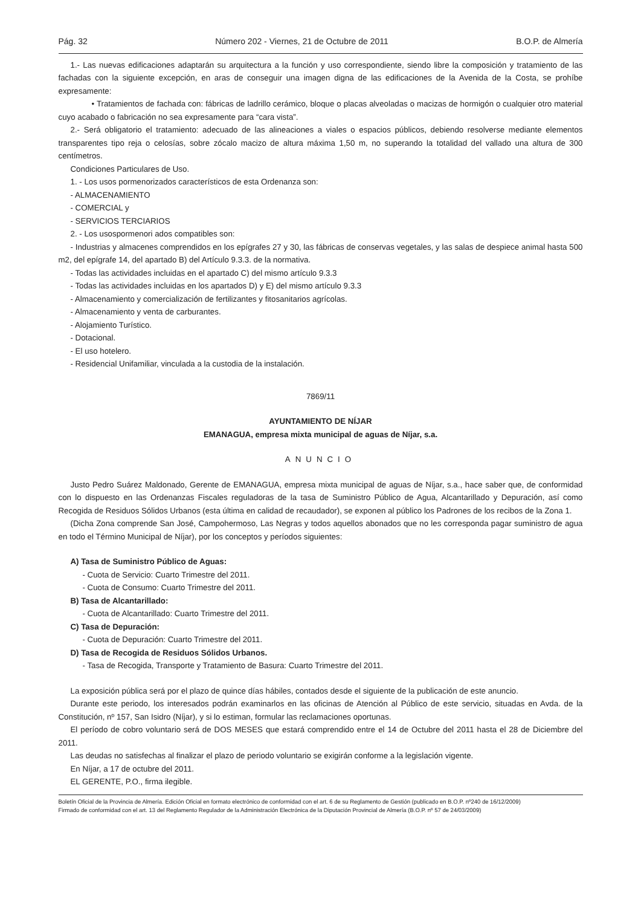Pág. 32 Número 202 - Viernes, 21 de Octubre de 2011 B.O.P. de Almería
1.- Las nuevas edificaciones adaptarán su arquitectura a la función y uso correspondiente, siendo libre la composición y tratamiento de las fachadas con la siguiente excepción, en aras de conseguir una imagen digna de las edificaciones de la Avenida de la Costa, se prohíbe expresamente:
• Tratamientos de fachada con: fábricas de ladrillo cerámico, bloque o placas alveoladas o macizas de hormigón o cualquier otro material cuyo acabado o fabricación no sea expresamente para “cara vista”.
2.- Será obligatorio el tratamiento: adecuado de las alineaciones a viales o espacios públicos, debiendo resolverse mediante elementos transparentes tipo reja o celosías, sobre zócalo macizo de altura máxima 1,50 m, no superando la totalidad del vallado una altura de 300 centímetros.
Condiciones Particulares de Uso.
1. - Los usos pormenorizados característicos de esta Ordenanza son:
- ALMACENAMIENTO
- COMERCIAL y
- SERVICIOS TERCIARIOS
2. - Los usospormenori ados compatibles son:
- Industrias y almacenes comprendidos en los epígrafes 27 y 30, las fábricas de conservas vegetales, y las salas de despiece animal hasta 500 m2, del epígrafe 14, del apartado B) del Artículo 9.3.3. de la normativa.
- Todas las actividades incluidas en el apartado C) del mismo artículo 9.3.3
- Todas las actividades incluidas en los apartados D) y E) del mismo artículo 9.3.3
- Almacenamiento y comercialización de fertilizantes y fitosanitarios agrícolas.
- Almacenamiento y venta de carburantes.
- Alojamiento Turístico.
- Dotacional.
- El uso hotelero.
- Residencial Unifamiliar, vinculada a la custodia de la instalación.
7869/11
AYUNTAMIENTO DE NÍJAR
EMANAGUA, empresa mixta municipal de aguas de Níjar, s.a.
ANUNCIO
Justo Pedro Suárez Maldonado, Gerente de EMANAGUA, empresa mixta municipal de aguas de Níjar, s.a., hace saber que, de conformidad con lo dispuesto en las Ordenanzas Fiscales reguladoras de la tasa de Suministro Público de Agua, Alcantarillado y Depuración, así como Recogida de Residuos Sólidos Urbanos (esta última en calidad de recaudador), se exponen al público los Padrones de los recibos de la Zona 1.
(Dicha Zona comprende San José, Campohermoso, Las Negras y todos aquellos abonados que no les corresponda pagar suministro de agua en todo el Término Municipal de Níjar), por los conceptos y períodos siguientes:
A) Tasa de Suministro Público de Aguas:
- Cuota de Servicio: Cuarto Trimestre del 2011.
- Cuota de Consumo: Cuarto Trimestre del 2011.
B) Tasa de Alcantarillado:
- Cuota de Alcantarillado: Cuarto Trimestre del 2011.
C) Tasa de Depuración:
- Cuota de Depuración: Cuarto Trimestre del 2011.
D) Tasa de Recogida de Residuos Sólidos Urbanos.
- Tasa de Recogida, Transporte y Tratamiento de Basura: Cuarto Trimestre del 2011.
La exposición pública será por el plazo de quince días hábiles, contados desde el siguiente de la publicación de este anuncio.
Durante este periodo, los interesados podrán examinarlos en las oficinas de Atención al Público de este servicio, situadas en Avda. de la Constitución, nº 157, San Isidro (Níjar), y si lo estiman, formular las reclamaciones oportunas.
El período de cobro voluntario será de DOS MESES que estará comprendido entre el 14 de Octubre del 2011 hasta el 28 de Diciembre del 2011.
Las deudas no satisfechas al finalizar el plazo de periodo voluntario se exigirán conforme a la legislación vigente.
En Níjar, a 17 de octubre del 2011.
EL GERENTE, P.O., firma ilegible.
Boletín Oficial de la Provincia de Almería. Edición Oficial en formato electrónico de conformidad con el art. 6 de su Reglamento de Gestión (publicado en B.O.P. nº240 de 16/12/2009)
Firmado de conformidad con el art. 13 del Reglamento Regulador de la Administración Electrónica de la Diputación Provincial de Almería (B.O.P. nº 57 de 24/03/2009)